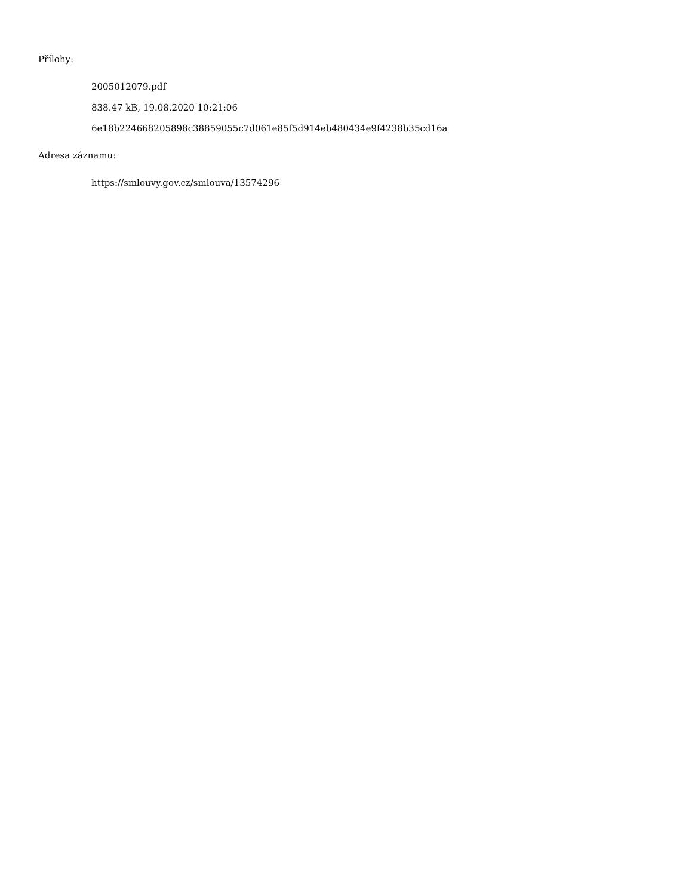Přílohy:
2005012079.pdf
838.47 kB, 19.08.2020 10:21:06
6e18b224668205898c38859055c7d061e85f5d914eb480434e9f4238b35cd16a
Adresa záznamu:
https://smlouvy.gov.cz/smlouva/13574296